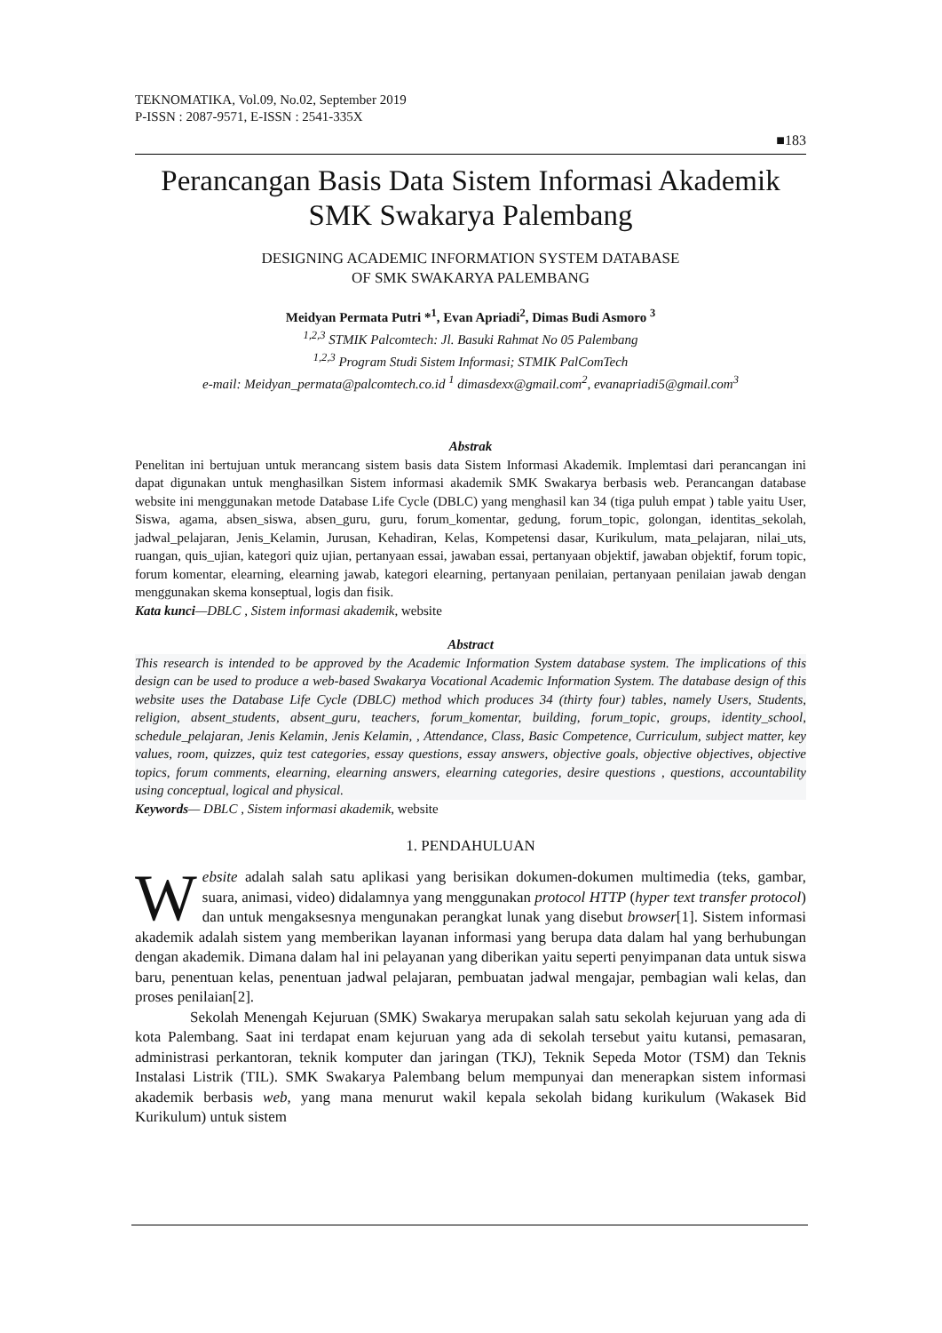TEKNOMATIKA, Vol.09, No.02, September 2019
P-ISSN : 2087-9571, E-ISSN : 2541-335X
■183
Perancangan Basis Data Sistem Informasi Akademik SMK Swakarya Palembang
DESIGNING ACADEMIC INFORMATION SYSTEM DATABASE
OF SMK SWAKARYA PALEMBANG
Meidyan Permata Putri *<sup>1</sup>, Evan Apriadi<sup>2</sup>, Dimas Budi Asmoro <sup>3</sup>
<sup>1,2,3</sup> STMIK Palcomtech: Jl. Basuki Rahmat No 05 Palembang
<sup>1,2,3</sup> Program Studi Sistem Informasi; STMIK PalComTech
e-mail: Meidyan_permata@palcomtech.co.id <sup>1</sup> dimasdexx@gmail.com<sup>2</sup>, evanapriadi5@gmail.com<sup>3</sup>
Abstrak
Penelitan ini bertujuan untuk merancang sistem basis data Sistem Informasi Akademik. Implemtasi dari perancangan ini dapat digunakan untuk menghasilkan Sistem informasi akademik SMK Swakarya berbasis web. Perancangan database website ini menggunakan metode Database Life Cycle (DBLC) yang menghasil kan 34 (tiga puluh empat ) table yaitu User, Siswa, agama, absen_siswa, absen_guru, guru, forum_komentar, gedung, forum_topic, golongan, identitas_sekolah, jadwal_pelajaran, Jenis_Kelamin, Jurusan, Kehadiran, Kelas, Kompetensi dasar, Kurikulum, mata_pelajaran, nilai_uts, ruangan, quis_ujian, kategori quiz ujian, pertanyaan essai, jawaban essai, pertanyaan objektif, jawaban objektif, forum topic, forum komentar, elearning, elearning jawab, kategori elearning, pertanyaan penilaian, pertanyaan penilaian jawab dengan menggunakan skema konseptual, logis dan fisik.
Kata kunci—DBLC , Sistem informasi akademik, website
Abstract
This research is intended to be approved by the Academic Information System database system. The implications of this design can be used to produce a web-based Swakarya Vocational Academic Information System. The database design of this website uses the Database Life Cycle (DBLC) method which produces 34 (thirty four) tables, namely Users, Students, religion, absent_students, absent_guru, teachers, forum_komentar, building, forum_topic, groups, identity_school, schedule_pelajaran, Jenis Kelamin, Jenis Kelamin, , Attendance, Class, Basic Competence, Curriculum, subject matter, key values, room, quizzes, quiz test categories, essay questions, essay answers, objective goals, objective objectives, objective topics, forum comments, elearning, elearning answers, elearning categories, desire questions , questions, accountability using conceptual, logical and physical.
Keywords— DBLC , Sistem informasi akademik, website
1. PENDAHULUAN
Website adalah salah satu aplikasi yang berisikan dokumen-dokumen multimedia (teks, gambar, suara, animasi, video) didalamnya yang menggunakan protocol HTTP (hyper text transfer protocol) dan untuk mengaksesnya mengunakan perangkat lunak yang disebut browser[1]. Sistem informasi akademik adalah sistem yang memberikan layanan informasi yang berupa data dalam hal yang berhubungan dengan akademik. Dimana dalam hal ini pelayanan yang diberikan yaitu seperti penyimpanan data untuk siswa baru, penentuan kelas, penentuan jadwal pelajaran, pembuatan jadwal mengajar, pembagian wali kelas, dan proses penilaian[2].
Sekolah Menengah Kejuruan (SMK) Swakarya merupakan salah satu sekolah kejuruan yang ada di kota Palembang. Saat ini terdapat enam kejuruan yang ada di sekolah tersebut yaitu kutansi, pemasaran, administrasi perkantoran, teknik komputer dan jaringan (TKJ), Teknik Sepeda Motor (TSM) dan Teknis Instalasi Listrik (TIL). SMK Swakarya Palembang belum mempunyai dan menerapkan sistem informasi akademik berbasis web, yang mana menurut wakil kepala sekolah bidang kurikulum (Wakasek Bid Kurikulum) untuk sistem